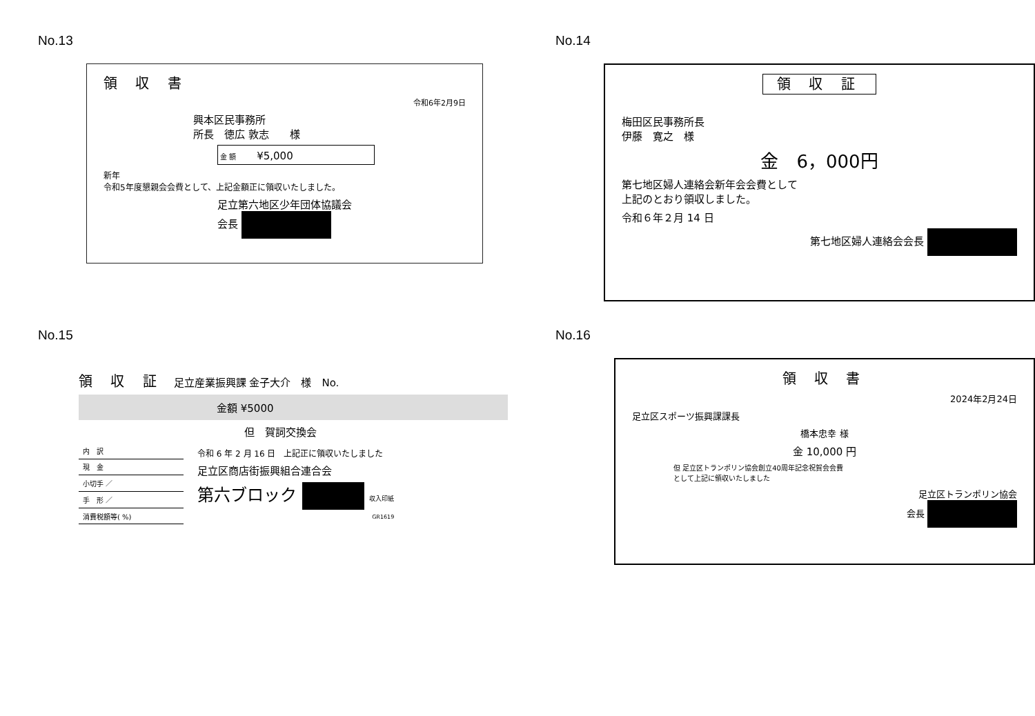No.13
領 収 書
令和6年2月9日
興本区民事務所
所長　徳広 敦志　　様
金 額　　¥5,000
新年
令和5年度懇親会会費として、上記金額正に領収いたしました。
足立第六地区少年団体協議会
会長
No.14
領 収 証
梅田区民事務所長
伊藤　寛之　様
金　6，000円
第七地区婦人連絡会新年会会費として
上記のとおり領収しました。
令和６年２月 14 日
第七地区婦人連絡会会長
No.15
領 収 証　足立産業振興課 金子大介　様　No.
金額 ¥5000
但　賀詞交換会
| 内 訳 |
| 現 金 |
| 小切手 ／ |
| 手 形 ／ |
| 消費税額等( %) |
令和 6 年 2 月 16 日　上記正に領収いたしました
足立区商店街振興組合連合会
第六ブロック 収入印紙
GR1619
No.16
領 収 書
2024年2月24日
足立区スポーツ振興課課長
橋本忠幸 様
金 10,000 円
但 足立区トランポリン協会創立40周年記念祝賀会会費
として上記に領収いたしました
足立区トランポリン協会
会長